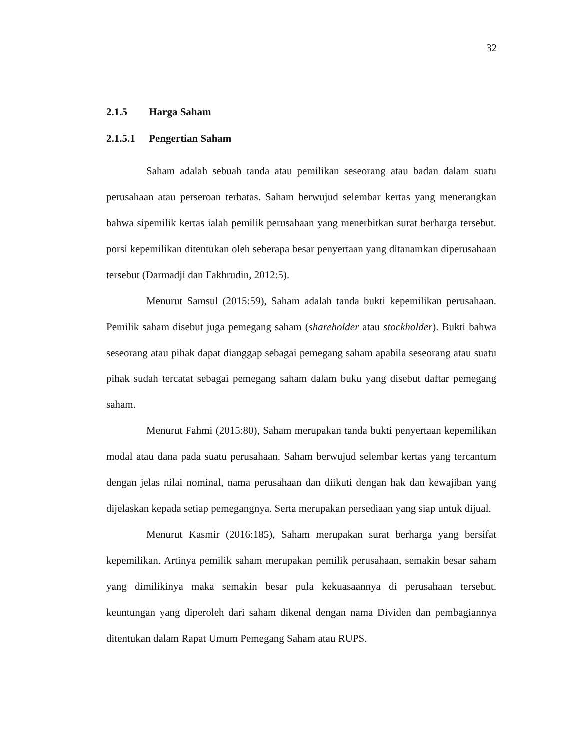32
2.1.5 Harga Saham
2.1.5.1 Pengertian Saham
Saham adalah sebuah tanda atau pemilikan seseorang atau badan dalam suatu perusahaan atau perseroan terbatas. Saham berwujud selembar kertas yang menerangkan bahwa sipemilik kertas ialah pemilik perusahaan yang menerbitkan surat berharga tersebut. porsi kepemilikan ditentukan oleh seberapa besar penyertaan yang ditanamkan diperusahaan tersebut (Darmadji dan Fakhrudin, 2012:5).
Menurut Samsul (2015:59), Saham adalah tanda bukti kepemilikan perusahaan. Pemilik saham disebut juga pemegang saham (shareholder atau stockholder). Bukti bahwa seseorang atau pihak dapat dianggap sebagai pemegang saham apabila seseorang atau suatu pihak sudah tercatat sebagai pemegang saham dalam buku yang disebut daftar pemegang saham.
Menurut Fahmi (2015:80), Saham merupakan tanda bukti penyertaan kepemilikan modal atau dana pada suatu perusahaan. Saham berwujud selembar kertas yang tercantum dengan jelas nilai nominal, nama perusahaan dan diikuti dengan hak dan kewajiban yang dijelaskan kepada setiap pemegangnya. Serta merupakan persediaan yang siap untuk dijual.
Menurut Kasmir (2016:185), Saham merupakan surat berharga yang bersifat kepemilikan. Artinya pemilik saham merupakan pemilik perusahaan, semakin besar saham yang dimilikinya maka semakin besar pula kekuasaannya di perusahaan tersebut. keuntungan yang diperoleh dari saham dikenal dengan nama Dividen dan pembagiannya ditentukan dalam Rapat Umum Pemegang Saham atau RUPS.